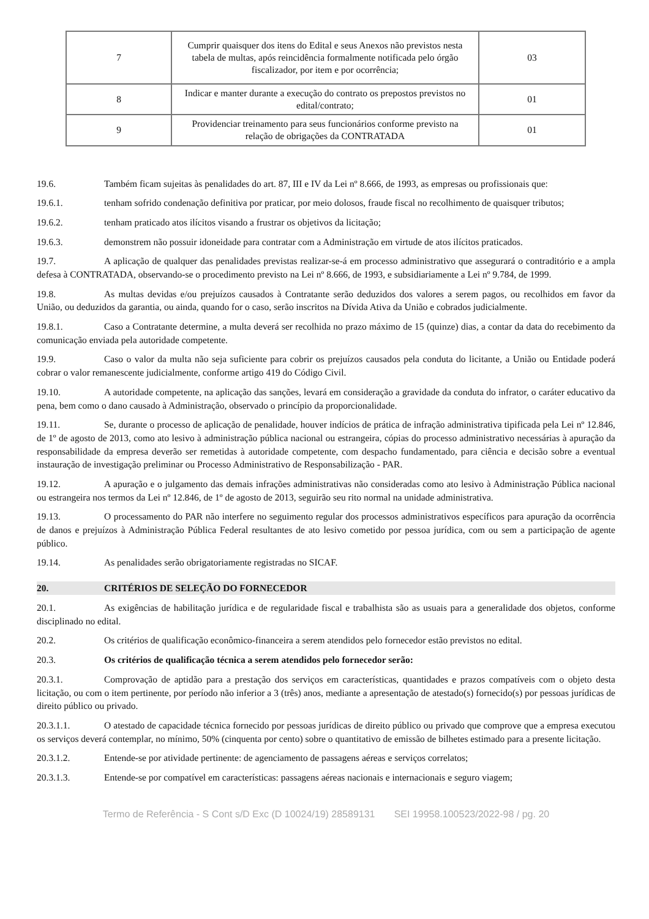| 7 | Cumprir quaisquer dos itens do Edital e seus Anexos não previstos nesta tabela de multas, após reincidência formalmente notificada pelo órgão fiscalizador, por item e por ocorrência; | 03 |
| 8 | Indicar e manter durante a execução do contrato os prepostos previstos no edital/contrato; | 01 |
| 9 | Providenciar treinamento para seus funcionários conforme previsto na relação de obrigações da CONTRATADA | 01 |
19.6. Também ficam sujeitas às penalidades do art. 87, III e IV da Lei nº 8.666, de 1993, as empresas ou profissionais que:
19.6.1. tenham sofrido condenação definitiva por praticar, por meio dolosos, fraude fiscal no recolhimento de quaisquer tributos;
19.6.2. tenham praticado atos ilícitos visando a frustrar os objetivos da licitação;
19.6.3. demonstrem não possuir idoneidade para contratar com a Administração em virtude de atos ilícitos praticados.
19.7. A aplicação de qualquer das penalidades previstas realizar-se-á em processo administrativo que assegurará o contraditório e a ampla defesa à CONTRATADA, observando-se o procedimento previsto na Lei nº 8.666, de 1993, e subsidiariamente a Lei nº 9.784, de 1999.
19.8. As multas devidas e/ou prejuízos causados à Contratante serão deduzidos dos valores a serem pagos, ou recolhidos em favor da União, ou deduzidos da garantia, ou ainda, quando for o caso, serão inscritos na Dívida Ativa da União e cobrados judicialmente.
19.8.1. Caso a Contratante determine, a multa deverá ser recolhida no prazo máximo de 15 (quinze) dias, a contar da data do recebimento da comunicação enviada pela autoridade competente.
19.9. Caso o valor da multa não seja suficiente para cobrir os prejuízos causados pela conduta do licitante, a União ou Entidade poderá cobrar o valor remanescente judicialmente, conforme artigo 419 do Código Civil.
19.10. A autoridade competente, na aplicação das sanções, levará em consideração a gravidade da conduta do infrator, o caráter educativo da pena, bem como o dano causado à Administração, observado o princípio da proporcionalidade.
19.11. Se, durante o processo de aplicação de penalidade, houver indícios de prática de infração administrativa tipificada pela Lei nº 12.846, de 1º de agosto de 2013, como ato lesivo à administração pública nacional ou estrangeira, cópias do processo administrativo necessárias à apuração da responsabilidade da empresa deverão ser remetidas à autoridade competente, com despacho fundamentado, para ciência e decisão sobre a eventual instauração de investigação preliminar ou Processo Administrativo de Responsabilização - PAR.
19.12. A apuração e o julgamento das demais infrações administrativas não consideradas como ato lesivo à Administração Pública nacional ou estrangeira nos termos da Lei nº 12.846, de 1º de agosto de 2013, seguirão seu rito normal na unidade administrativa.
19.13. O processamento do PAR não interfere no seguimento regular dos processos administrativos específicos para apuração da ocorrência de danos e prejuízos à Administração Pública Federal resultantes de ato lesivo cometido por pessoa jurídica, com ou sem a participação de agente público.
19.14. As penalidades serão obrigatoriamente registradas no SICAF.
20. CRITÉRIOS DE SELEÇÃO DO FORNECEDOR
20.1. As exigências de habilitação jurídica e de regularidade fiscal e trabalhista são as usuais para a generalidade dos objetos, conforme disciplinado no edital.
20.2. Os critérios de qualificação econômico-financeira a serem atendidos pelo fornecedor estão previstos no edital.
20.3. Os critérios de qualificação técnica a serem atendidos pelo fornecedor serão:
20.3.1. Comprovação de aptidão para a prestação dos serviços em características, quantidades e prazos compatíveis com o objeto desta licitação, ou com o item pertinente, por período não inferior a 3 (três) anos, mediante a apresentação de atestado(s) fornecido(s) por pessoas jurídicas de direito público ou privado.
20.3.1.1. O atestado de capacidade técnica fornecido por pessoas jurídicas de direito público ou privado que comprove que a empresa executou os serviços deverá contemplar, no mínimo, 50% (cinquenta por cento) sobre o quantitativo de emissão de bilhetes estimado para a presente licitação.
20.3.1.2. Entende-se por atividade pertinente: de agenciamento de passagens aéreas e serviços correlatos;
20.3.1.3. Entende-se por compatível em características: passagens aéreas nacionais e internacionais e seguro viagem;
Termo de Referência - S Cont s/D Exc (D 10024/19) 28589131 SEI 19958.100523/2022-98 / pg. 20